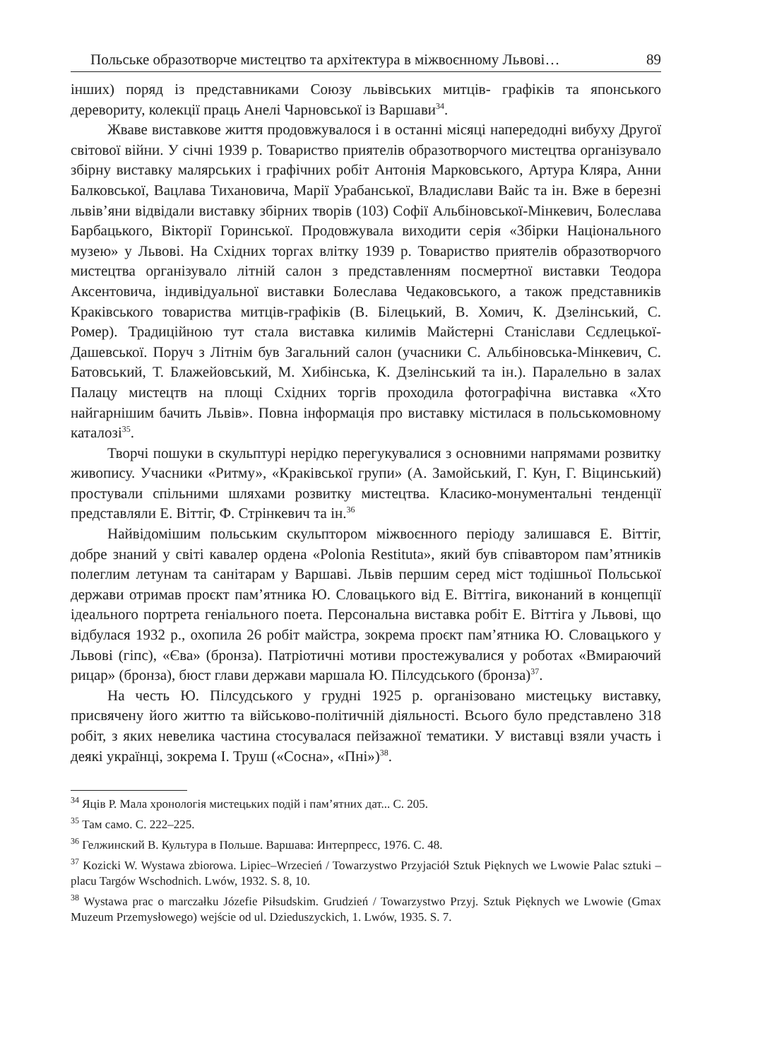Польське образотворче мистецтво та архітектура в міжвоєнному Львові… 89
інших) поряд із представниками Союзу львівських митців- графіків та японського дереворитy, колекції праць Анелі Чарновської із Варшави<sup>34</sup>.
Жваве виставкове життя продовжувалося і в останні місяці напередодні вибуху Другої світової війни. У січні 1939 р. Товариство приятелів образотворчого мистецтва організувало збірну виставку малярських і графічних робіт Антонія Марковського, Артура Кляра, Анни Балковської, Вацлава Тихановича, Марії Урабанської, Владислави Вайс та ін. Вже в березні львів’яни відвідали виставку збірних творів (103) Софії Альбіновської-Мінкевич, Болеслава Барбацького, Вікторії Горинської. Продовжувала виходити серія «Збірки Національного музею» у Львові. На Східних торгах влітку 1939 р. Товариство приятелів образотворчого мистецтва організувало літній салон з представленням посмертної виставки Теодора Аксентовича, індивідуальної виставки Болеслава Чедаковського, а також представників Краківського товариства митців-графіків (В. Білецький, В. Хомич, К. Дзелінський, С. Ромер). Традиційною тут стала виставка килимів Майстерні Станіслави Сєдлецької-Дашевської. Поруч з Літнім був Загальний салон (учасники С. Альбіновська-Мінкевич, С. Батовський, Т. Блажейовський, М. Хибінська, К. Дзелінський та ін.). Паралельно в залах Палацу мистецтв на площі Східних торгів проходила фотографічна виставка «Хто найгарнішим бачить Львів». Повна інформація про виставку містилася в польськомовному каталозі<sup>35</sup>.
Творчі пошуки в скульптурі нерідко перегукувалися з основними напрямами розвитку живопису. Учасники «Ритму», «Краківської групи» (А. Замойський, Г. Кун, Г. Віцинський) простували спільними шляхами розвитку мистецтва. Класико-монументальні тенденції представляли Е. Віттіг, Ф. Стрінкевич та ін.<sup>36</sup>
Найвідомішим польським скульптором міжвоєнного періоду залишався Е. Віттіг, добре знаний у світі кавалер ордена «Polonia Restituta», який був співавтором пам’ятників полеглим летунам та санітарам у Варшаві. Львів першим серед міст тодішньої Польської держави отримав проєкт пам’ятника Ю. Словацького від Е. Віттіга, виконаний в концепції ідеального портрета геніального поета. Персональна виставка робіт Е. Віттіга у Львові, що відбулася 1932 р., охопила 26 робіт майстра, зокрема проєкт пам’ятника Ю. Словацького у Львові (гіпс), «Єва» (бронза). Патріотичні мотиви простежувалися у роботах «Вмираючий рицар» (бронза), бюст глави держави маршала Ю. Пілсудського (бронза)<sup>37</sup>.
На честь Ю. Пілсудського у грудні 1925 р. організовано мистецьку виставку, присвячену його життю та військово-політичній діяльності. Всього було представлено 318 робіт, з яких невелика частина стосувалася пейзажної тематики. У виставці взяли участь і деякі українці, зокрема І. Труш («Сосна», «Пні»)<sup>38</sup>.
<sup>34</sup> Яців Р. Мала хронологія мистецьких подій і пам’ятних дат... С. 205.
<sup>35</sup> Там само. С. 222–225.
<sup>36</sup> Гелжинский В. Культура в Польше. Варшава: Интерпресс, 1976. С. 48.
<sup>37</sup> Kozicki W. Wystawa zbiorowa. Lipiec–Wrzecień / Towarzystwo Przyjaciół Sztuk Pięknych we Lwowie Palac sztuki – placu Targów Wschodnich. Lwów, 1932. S. 8, 10.
<sup>38</sup> Wystawa prac o marczałku Józefie Piłsudskim. Grudzień / Towarzystwo Przyj. Sztuk Pięknych we Lwowie (Gmax Muzeum Przemysłowego) wejście od ul. Dzieduszyckich, 1. Lwów, 1935. S. 7.